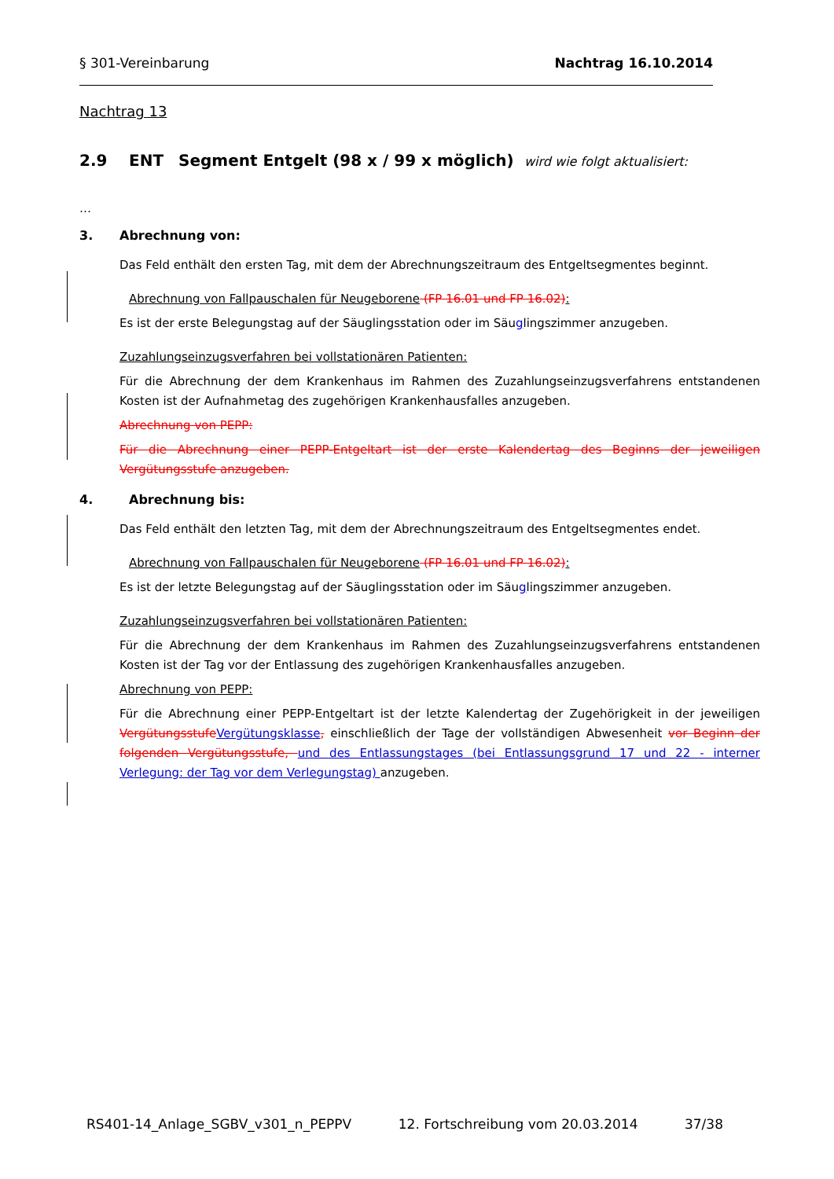§ 301-Vereinbarung Nachtrag 16.10.2014
Nachtrag 13
2.9 ENT Segment Entgelt (98 x / 99 x möglich) wird wie folgt aktualisiert:
…
3. Abrechnung von:
Das Feld enthält den ersten Tag, mit dem der Abrechnungszeitraum des Entgeltsegmentes beginnt.
Abrechnung von Fallpauschalen für Neugeborene (FP 16.01 und FP 16.02):
Es ist der erste Belegungstag auf der Säuglingsstation oder im Säuglingszimmer anzugeben.
Zuzahlungseinzugsverfahren bei vollstationären Patienten:
Für die Abrechnung der dem Krankenhaus im Rahmen des Zuzahlungseinzugsverfahrens entstandenen Kosten ist der Aufnahmetag des zugehörigen Krankenhausfalles anzugeben.
Abrechnung von PEPP:
Für die Abrechnung einer PEPP-Entgeltart ist der erste Kalendertag des Beginns der jeweiligen Vergütungsstufe anzugeben.
4. Abrechnung bis:
Das Feld enthält den letzten Tag, mit dem der Abrechnungszeitraum des Entgeltsegmentes endet.
Abrechnung von Fallpauschalen für Neugeborene (FP 16.01 und FP 16.02):
Es ist der letzte Belegungstag auf der Säuglingsstation oder im Säuglingszimmer anzugeben.
Zuzahlungseinzugsverfahren bei vollstationären Patienten:
Für die Abrechnung der dem Krankenhaus im Rahmen des Zuzahlungseinzugsverfahrens entstandenen Kosten ist der Tag vor der Entlassung des zugehörigen Krankenhausfalles anzugeben.
Abrechnung von PEPP:
Für die Abrechnung einer PEPP-Entgeltart ist der letzte Kalendertag der Zugehörigkeit in der jeweiligen Vergütungsstufe Vergütungsklasse, einschließlich der Tage der vollständigen Abwesenheit vor Beginn der folgenden Vergütungsstufe, und des Entlassungstages (bei Entlassungsgrund 17 und 22 - interner Verlegung: der Tag vor dem Verlegungstag) anzugeben.
RS401-14_Anlage_SGBV_v301_n_PEPPV 12. Fortschreibung vom 20.03.2014 37/38